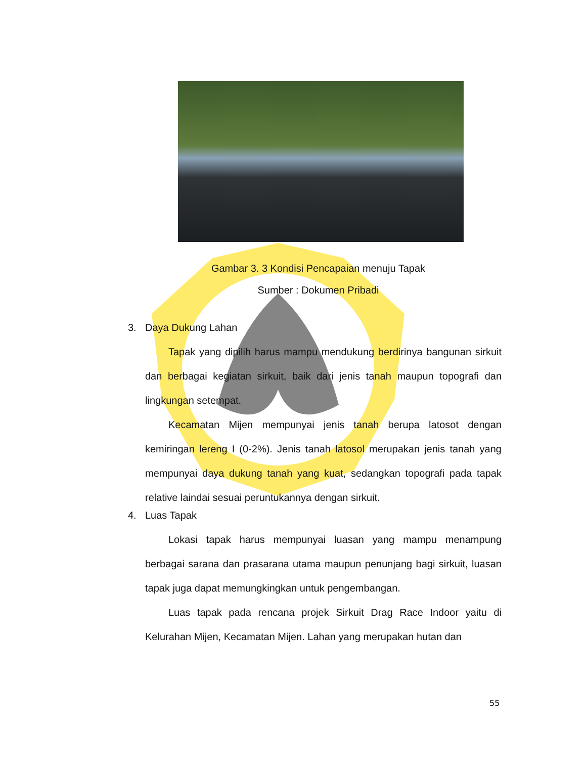Gambar 3. 3 Kondisi Pencapaian menuju Tapak
Sumber : Dokumen Pribadi
3. Daya Dukung Lahan
Tapak yang dipilih harus mampu mendukung berdirinya bangunan sirkuit dan berbagai kegiatan sirkuit, baik dari jenis tanah maupun topografi dan lingkungan setempat.
Kecamatan Mijen mempunyai jenis tanah berupa latosot dengan kemiringan lereng I (0-2%). Jenis tanah latosol merupakan jenis tanah yang mempunyai daya dukung tanah yang kuat, sedangkan topografi pada tapak relative laindai sesuai peruntukannya dengan sirkuit.
4. Luas Tapak
Lokasi tapak harus mempunyai luasan yang mampu menampung berbagai sarana dan prasarana utama maupun penunjang bagi sirkuit, luasan tapak juga dapat memungkingkan untuk pengembangan.
Luas tapak pada rencana projek Sirkuit Drag Race Indoor yaitu di Kelurahan Mijen, Kecamatan Mijen. Lahan yang merupakan hutan dan
55